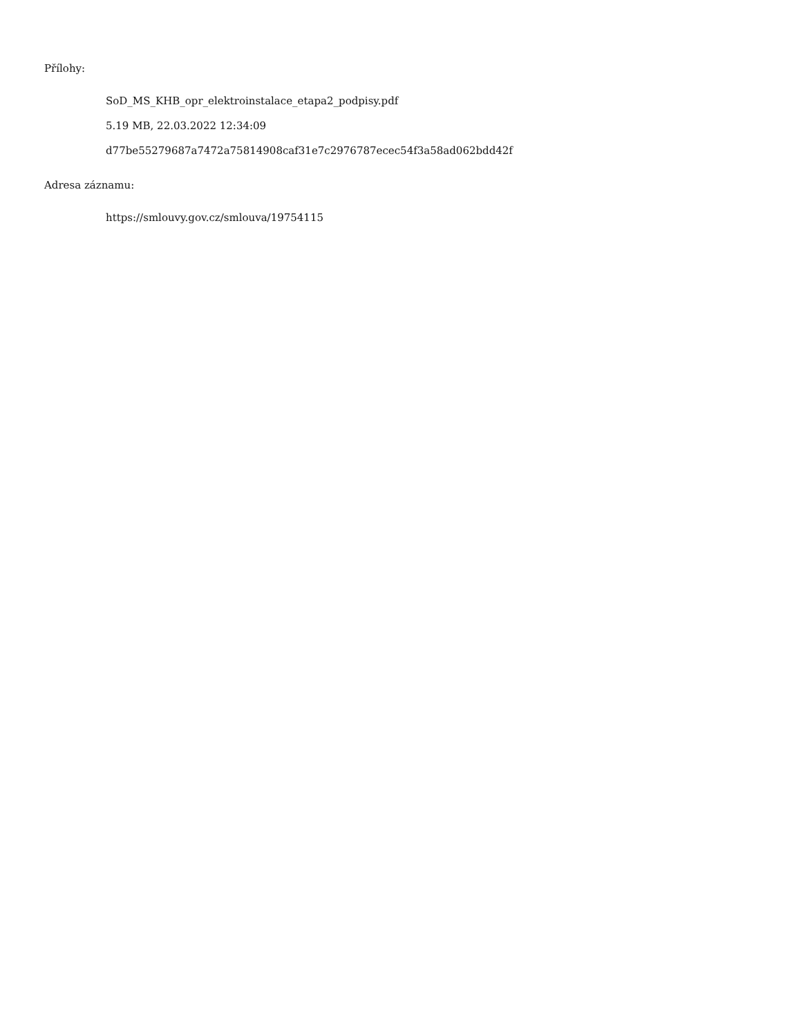Přílohy:
SoD_MS_KHB_opr_elektroinstalace_etapa2_podpisy.pdf
5.19 MB, 22.03.2022 12:34:09
d77be55279687a7472a75814908caf31e7c2976787ecec54f3a58ad062bdd42f
Adresa záznamu:
https://smlouvy.gov.cz/smlouva/19754115